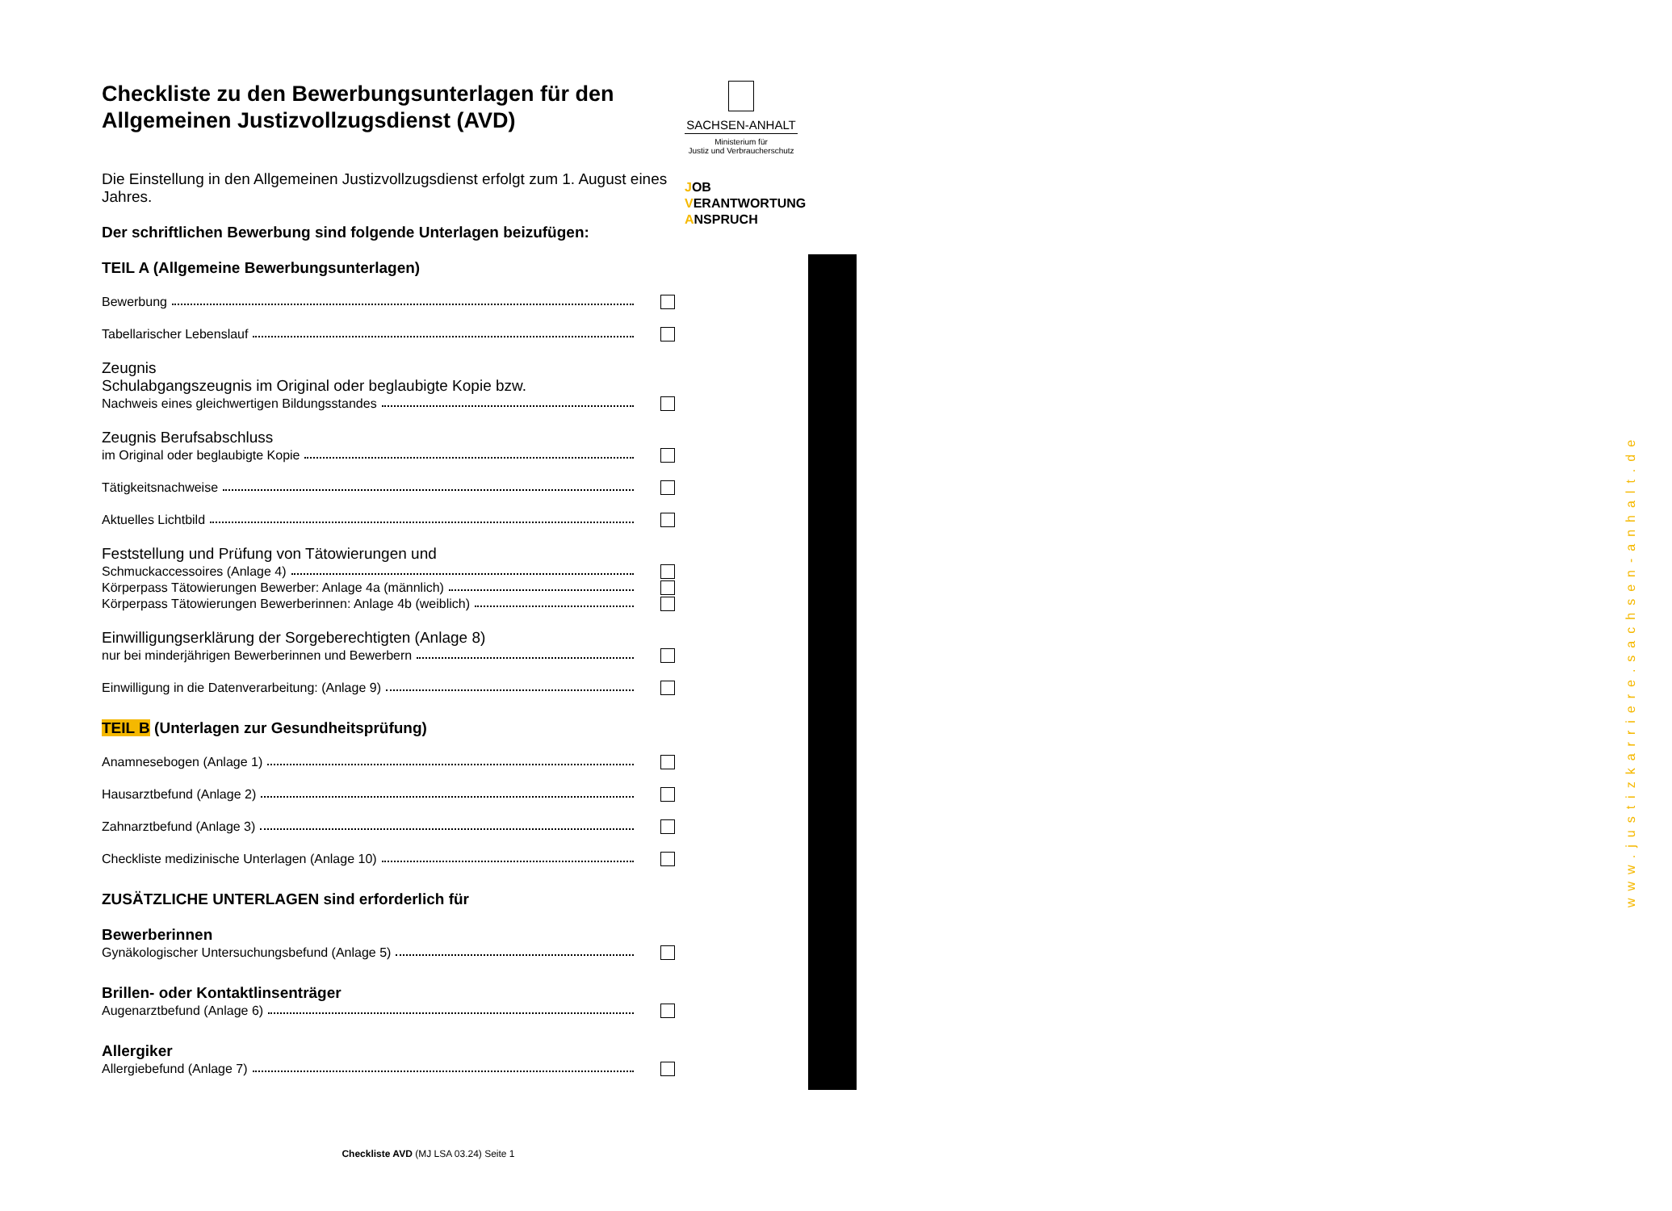Checkliste zu den Bewerbungsunterlagen für den Allgemeinen Justizvollzugsdienst (AVD)
Die Einstellung in den Allgemeinen Justizvollzugsdienst erfolgt zum 1. August eines Jahres.
Der schriftlichen Bewerbung sind folgende Unterlagen beizufügen:
TEIL A (Allgemeine Bewerbungsunterlagen)
Bewerbung
Tabellarischer Lebenslauf
Zeugnis
Schulabgangszeugnis im Original oder beglaubigte Kopie bzw.
Nachweis eines gleichwertigen Bildungsstandes
Zeugnis Berufsabschluss
im Original oder beglaubigte Kopie
Tätigkeitsnachweise
Aktuelles Lichtbild
Feststellung und Prüfung von Tätowierungen und
Schmuckaccessoires (Anlage 4)
Körperpass Tätowierungen Bewerber: Anlage 4a (männlich)
Körperpass Tätowierungen Bewerberinnen: Anlage 4b (weiblich)
Einwilligungserklärung der Sorgeberechtigten (Anlage 8)
nur bei minderjährigen Bewerberinnen und Bewerbern
Einwilligung in die Datenverarbeitung: (Anlage 9)
TEIL B (Unterlagen zur Gesundheitsprüfung)
Anamnesebogen (Anlage 1)
Hausarztbefund (Anlage 2)
Zahnarztbefund (Anlage 3)
Checkliste medizinische Unterlagen (Anlage 10)
ZUSÄTZLICHE UNTERLAGEN sind erforderlich für
Bewerberinnen
Gynäkologischer Untersuchungsbefund (Anlage 5)
Brillen- oder Kontaktlinsenträger
Augenarztbefund (Anlage 6)
Allergiker
Allergiebefund (Anlage 7)
SACHSEN-ANHALT
Ministerium für
Justiz und Verbraucherschutz
JOB
VERANTWORTUNG
ANSPRUCH
www.justizkarriere.sachsen-anhalt.de
Checkliste AVD (MJ LSA 03.24) Seite 1